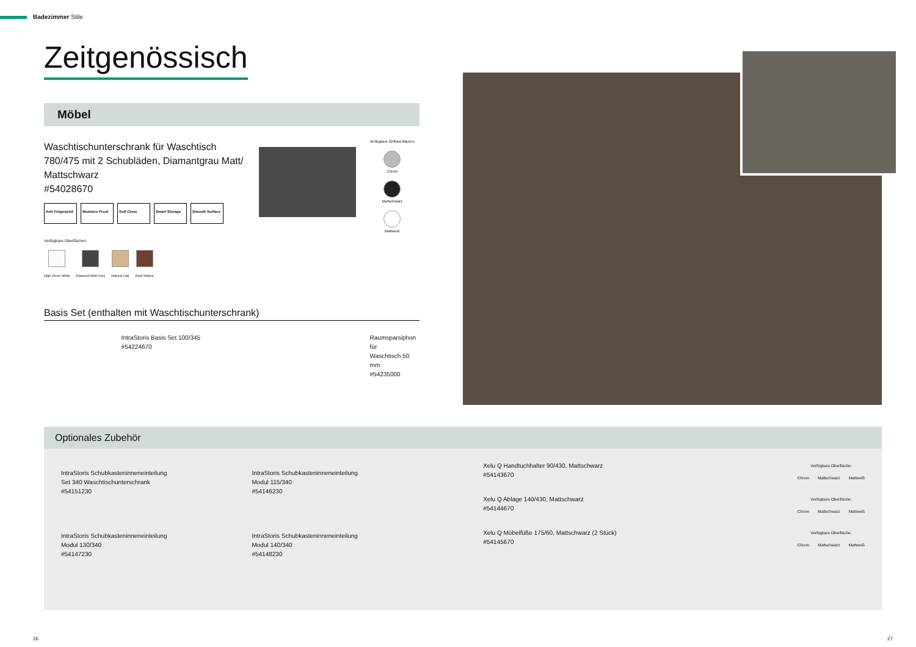Badezimmer Stile
Zeitgenössisch
Möbel
Waschtischunterschrank für Waschtisch 780/475 mit 2 Schubläden, Diamantgrau Matt/ Mattschwarz
#54028670
Anti Fingerprint
Moisture Proof
Soft Close Smart Storage Smooth Surface
Verfügbare Oberflächen
High Gloss White Diamond Matt Grey Natural Oak Dark Walnut
Verfügbare Griffoberflächen
Chrom
Mattschwarz
Mattweiß
Basis Set (enthalten mit Waschtischunterschrank)
IntraStoris Basis Set 100/345
#54224670
Raumsparsiphon für
Waschtisch 50 mm
#54235000
Optionales Zubehör
IntraStoris Schubkasteninneneinteilung
Set 340 Waschtischunterschrank
#54151230
IntraStoris Schubkasteninneneinteilung
Modul 130/340
#54147230
IntraStoris Schubkasteninneneinteilung
Modul 115/340
#54146230
IntraStoris Schubkasteninneneinteilung
Modul 140/340
#54148230
Xelu Q Handtuchhalter 90/430, Mattschwarz
#54143670
Verfügbare Oberfläche:
Chrom Mattschwarz Mattweiß
Xelu Q Ablage 140/430, Mattschwarz
#54144670
Verfügbare Oberfläche:
Chrom Mattschwarz Mattweiß
Xelu Q Möbelfüße 175/60, Mattschwarz (2 Stück)
#54145670
Verfügbare Oberfläche:
Chrom Mattschwarz Mattweiß
26 27